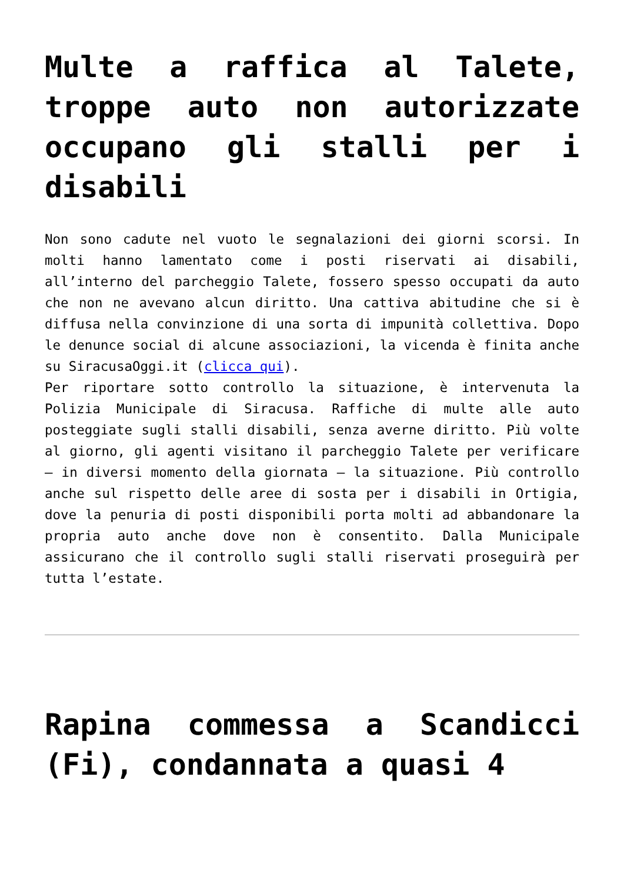Multe a raffica al Talete, troppe auto non autorizzate occupano gli stalli per i disabili
Non sono cadute nel vuoto le segnalazioni dei giorni scorsi. In molti hanno lamentato come i posti riservati ai disabili, all’interno del parcheggio Talete, fossero spesso occupati da auto che non ne avevano alcun diritto. Una cattiva abitudine che si è diffusa nella convinzione di una sorta di impunità collettiva. Dopo le denunce social di alcune associazioni, la vicenda è finita anche su SiracusaOggi.it (clicca qui).
Per riportare sotto controllo la situazione, è intervenuta la Polizia Municipale di Siracusa. Raffiche di multe alle auto posteggiate sugli stalli disabili, senza averne diritto. Più volte al giorno, gli agenti visitano il parcheggio Talete per verificare – in diversi momento della giornata – la situazione. Più controllo anche sul rispetto delle aree di sosta per i disabili in Ortigia, dove la penuria di posti disponibili porta molti ad abbandonare la propria auto anche dove non è consentito. Dalla Municipale assicurano che il controllo sugli stalli riservati proseguirà per tutta l’estate.
Rapina commessa a Scandicci (Fi), condannata a quasi 4